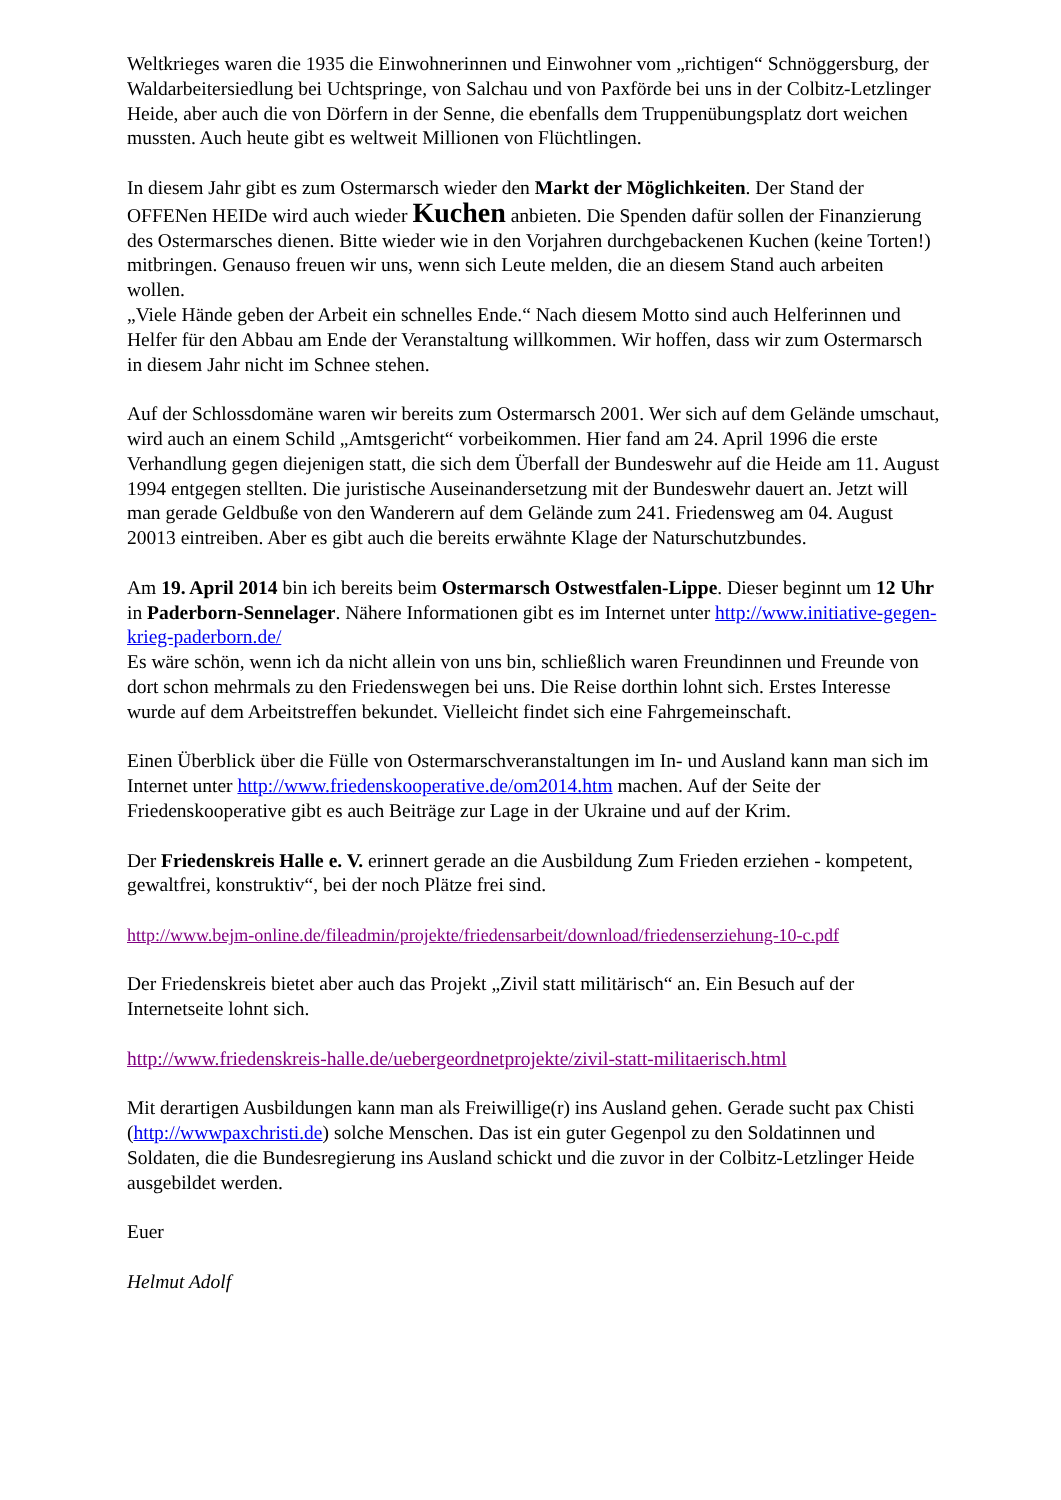Weltkrieges waren die 1935 die Einwohnerinnen und Einwohner vom „richtigen“ Schnöggersburg, der Waldarbeitersiedlung bei Uchtspringe, von Salchau und von Paxförde bei uns in der Colbitz-Letzlinger Heide, aber auch die von Dörfern in der Senne, die ebenfalls dem Truppenübungsplatz dort weichen mussten. Auch heute gibt es weltweit Millionen von Flüchtlingen.
In diesem Jahr gibt es zum Ostermarsch wieder den Markt der Möglichkeiten. Der Stand der OFFENen HEIDe wird auch wieder Kuchen anbieten. Die Spenden dafür sollen der Finanzierung des Ostermarsches dienen. Bitte wieder wie in den Vorjahren durchgebackenen Kuchen (keine Torten!) mitbringen. Genauso freuen wir uns, wenn sich Leute melden, die an diesem Stand auch arbeiten wollen.
„Viele Hände geben der Arbeit ein schnelles Ende.“ Nach diesem Motto sind auch Helferinnen und Helfer für den Abbau am Ende der Veranstaltung willkommen. Wir hoffen, dass wir zum Ostermarsch in diesem Jahr nicht im Schnee stehen.
Auf der Schlossdomäne waren wir bereits zum Ostermarsch 2001. Wer sich auf dem Gelände umschaut, wird auch an einem Schild „Amtsgericht“ vorbeikommen. Hier fand am 24. April 1996 die erste Verhandlung gegen diejenigen statt, die sich dem Überfall der Bundeswehr auf die Heide am 11. August 1994 entgegen stellten. Die juristische Auseinandersetzung mit der Bundeswehr dauert an. Jetzt will man gerade Geldbuße von den Wanderern auf dem Gelände zum 241. Friedensweg am 04. August 20013 eintreiben. Aber es gibt auch die bereits erwähnte Klage der Naturschutzbundes.
Am 19. April 2014 bin ich bereits beim Ostermarsch Ostwestfalen-Lippe. Dieser beginnt um 12 Uhr in Paderborn-Sennelager. Nähere Informationen gibt es im Internet unter http://www.initiative-gegen-krieg-paderborn.de/
Es wäre schön, wenn ich da nicht allein von uns bin, schließlich waren Freundinnen und Freunde von dort schon mehrmals zu den Friedenswegen bei uns. Die Reise dorthin lohnt sich. Erstes Interesse wurde auf dem Arbeitstreffen bekundet. Vielleicht findet sich eine Fahrgemeinschaft.
Einen Überblick über die Fülle von Ostermarschveranstaltungen im In- und Ausland kann man sich im Internet unter http://www.friedenskooperative.de/om2014.htm machen. Auf der Seite der Friedenskooperative gibt es auch Beiträge zur Lage in der Ukraine und auf der Krim.
Der Friedenskreis Halle e. V. erinnert gerade an die Ausbildung Zum Frieden erziehen - kompetent, gewaltfrei, konstruktiv“, bei der noch Plätze frei sind.
http://www.bejm-online.de/fileadmin/projekte/friedensarbeit/download/friedenserziehung-10-c.pdf
Der Friedenskreis bietet aber auch das Projekt „Zivil statt militärisch“ an. Ein Besuch auf der Internetseite lohnt sich.
http://www.friedenskreis-halle.de/uebergeordnetprojekte/zivil-statt-militaerisch.html
Mit derartigen Ausbildungen kann man als Freiwillige(r) ins Ausland gehen. Gerade sucht pax Chisti (http://wwwpaxchristi.de) solche Menschen. Das ist ein guter Gegenpol zu den Soldatinnen und Soldaten, die die Bundesregierung ins Ausland schickt und die zuvor in der Colbitz-Letzlinger Heide ausgebildet werden.
Euer
Helmut Adolf